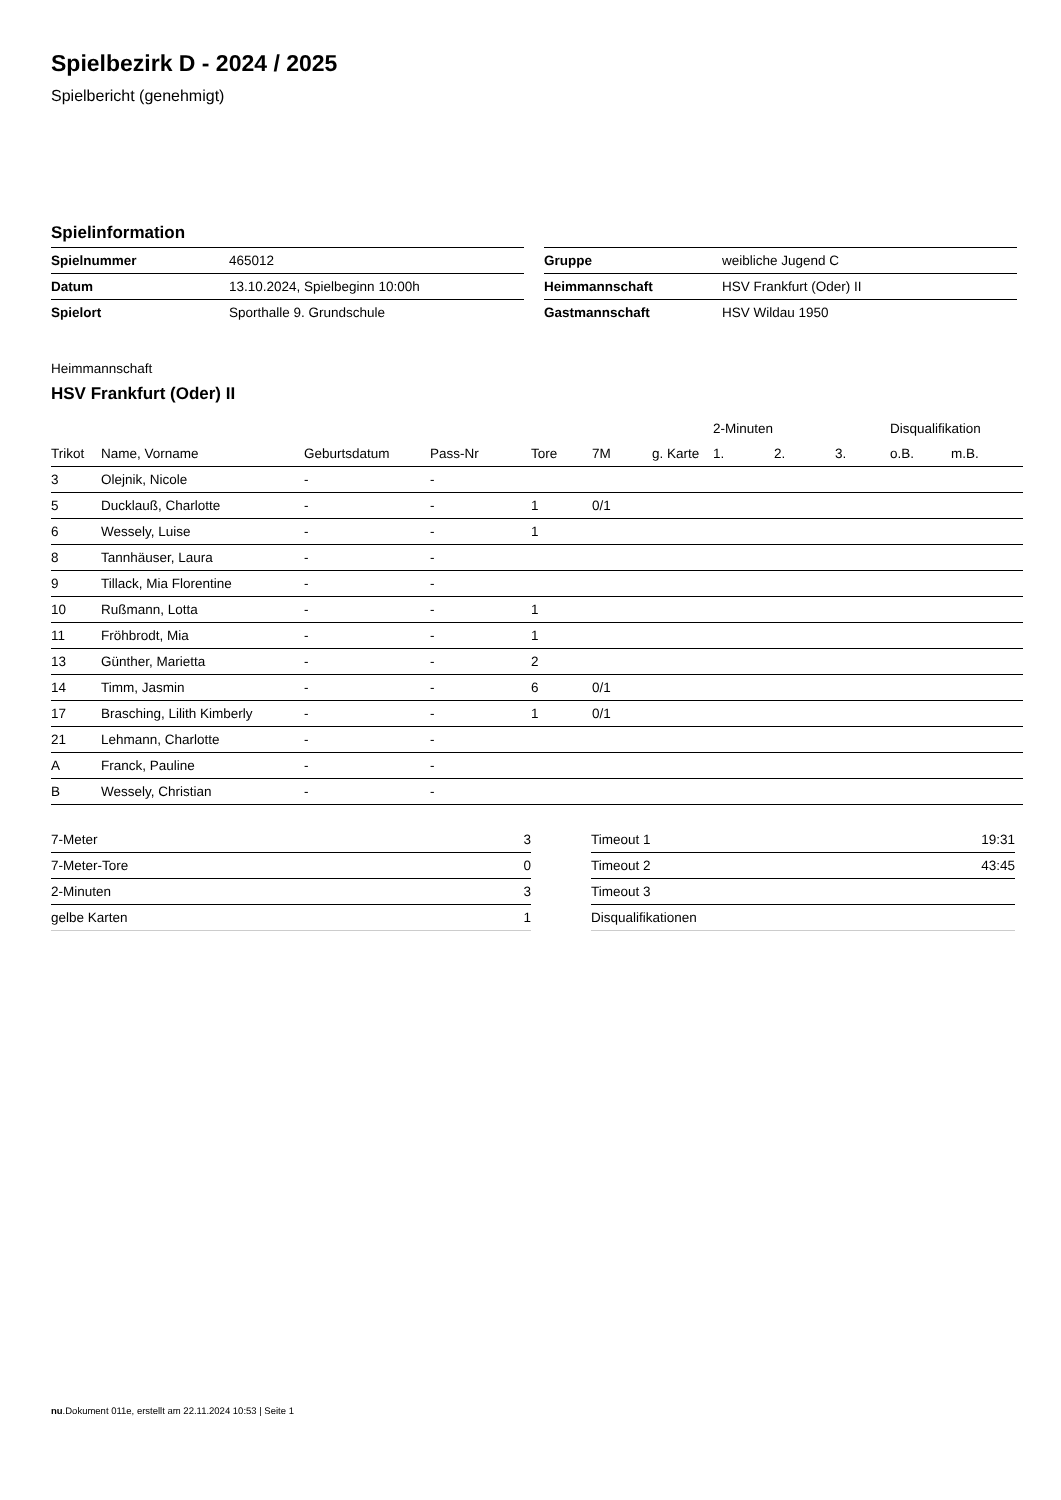Spielbezirk D - 2024 / 2025
Spielbericht (genehmigt)
Spielinformation
| Spielnummer | 465012 |
| Datum | 13.10.2024, Spielbeginn 10:00h |
| Spielort | Sporthalle 9. Grundschule |
| Gruppe | weibliche Jugend C |
| Heimmannschaft | HSV Frankfurt (Oder) II |
| Gastmannschaft | HSV Wildau 1950 |
Heimmannschaft
HSV Frankfurt (Oder) II
| | | | | | | | 2-Minuten | | | Disqualifikation | |
| --- | --- | --- | --- | --- | --- | --- | --- | --- | --- | --- | --- |
| Trikot | Name, Vorname | Geburtsdatum | Pass-Nr | Tore | 7M | g. Karte | 1. | 2. | 3. | o.B. | m.B. |
| 3 | Olejnik, Nicole | - | - | | | | | | | | |
| 5 | Ducklauß, Charlotte | - | - | 1 | 0/1 | | | | | | |
| 6 | Wessely, Luise | - | - | 1 | | | | | | | |
| 8 | Tannhäuser, Laura | - | - | | | | | | | | |
| 9 | Tillack, Mia Florentine | - | - | | | | | | | | |
| 10 | Rußmann, Lotta | - | - | 1 | | | | | | | |
| 11 | Fröhbrodt, Mia | - | - | 1 | | | | | | | |
| 13 | Günther, Marietta | - | - | 2 | | | | | | | |
| 14 | Timm, Jasmin | - | - | 6 | 0/1 | | | | | | |
| 17 | Brasching, Lilith Kimberly | - | - | 1 | 0/1 | | | | | | |
| 21 | Lehmann, Charlotte | - | - | | | | | | | | |
| A | Franck, Pauline | - | - | | | | | | | | |
| B | Wessely, Christian | - | - | | | | | | | | |
| 7-Meter | 3 |
| 7-Meter-Tore | 0 |
| 2-Minuten | 3 |
| gelbe Karten | 1 |
| Timeout 1 | 19:31 |
| Timeout 2 | 43:45 |
| Timeout 3 | |
| Disqualifikationen | |
nu.Dokument 011e, erstellt am 22.11.2024 10:53 | Seite 1